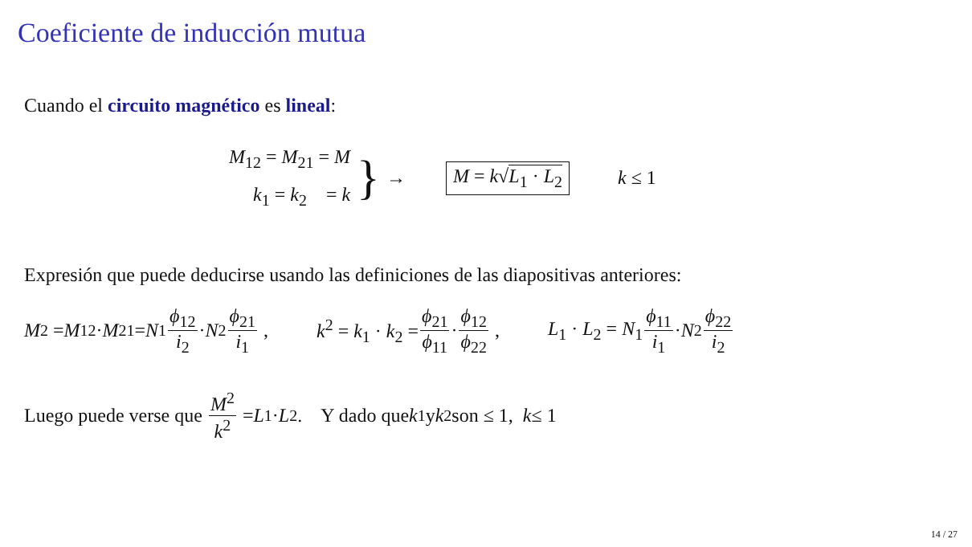Coeficiente de inducción mutua
Cuando el circuito magnético es lineal:
M<sub>12</sub> = M<sub>21</sub> = M
k<sub>1</sub> = k<sub>2</sub> = k
}
→
M = k√L<sub>1</sub> · L<sub>2</sub>
k ≤ 1
Expresión que puede deducirse usando las definiciones de las diapositivas anteriores:
M<sup>2</sup> = M<sub>12</sub> · M<sub>21</sub> = N<sub>1</sub> ϕ<sub>12</sub> i<sub>2</sub> · N<sub>2</sub> ϕ<sub>21</sub> i<sub>1</sub> , k<sup>2</sup> = k<sub>1</sub> · k<sub>2</sub> = ϕ<sub>21</sub> ϕ<sub>11</sub> · ϕ<sub>12</sub> ϕ<sub>22</sub> , L<sub>1</sub> · L<sub>2</sub> = N<sub>1</sub> ϕ<sub>11</sub> i<sub>1</sub> · N<sub>2</sub> ϕ<sub>22</sub> i<sub>2</sub>
Luego puede verse que M<sup>2</sup> k<sup>2</sup> = L<sub>1</sub> · L<sub>2</sub>. Y dado que k<sub>1</sub> y k<sub>2</sub> son ≤ 1, k ≤ 1
14 / 27